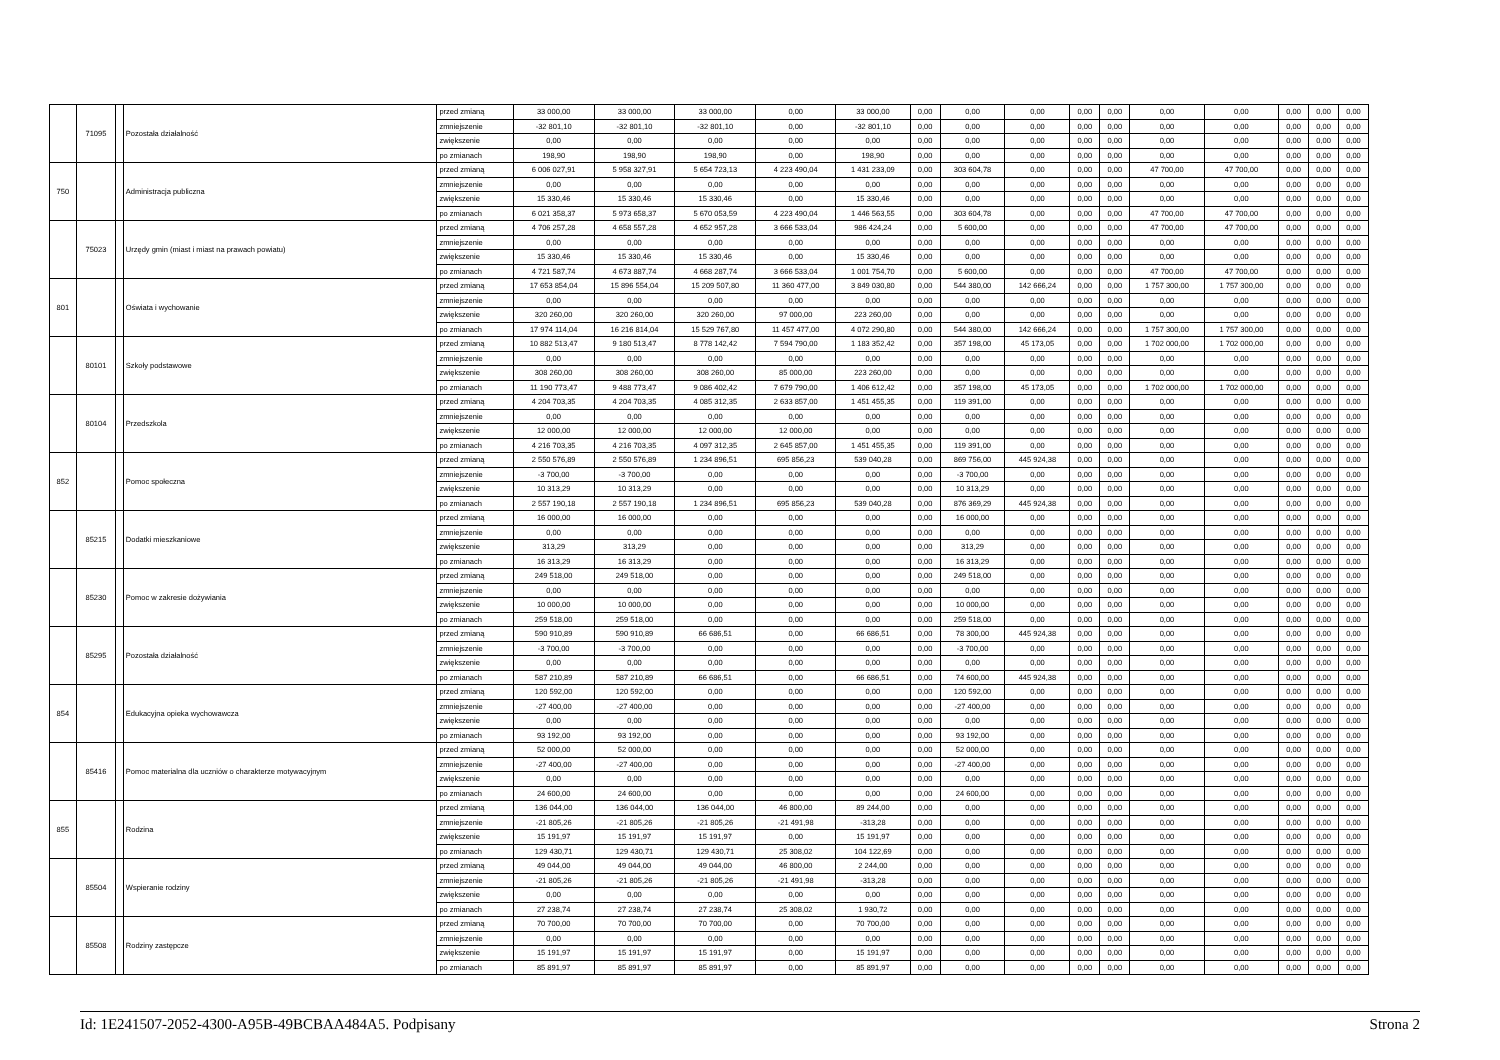| | 71095 | | Pozostała działalność | przed zmianą | 33 000,00 | 33 000,00 | 33 000,00 | 0,00 | 33 000,00 | 0,00 | 0,00 | 0,00 | 0,00 | 0,00 | 0,00 | 0,00 | 0,00 | 0,00 | 0,00 |
| | | | | zmniejszenie | -32 801,10 | -32 801,10 | -32 801,10 | 0,00 | -32 801,10 | 0,00 | 0,00 | 0,00 | 0,00 | 0,00 | 0,00 | 0,00 | 0,00 | 0,00 | 0,00 |
| | | | | zwiększenie | 0,00 | 0,00 | 0,00 | 0,00 | 0,00 | 0,00 | 0,00 | 0,00 | 0,00 | 0,00 | 0,00 | 0,00 | 0,00 | 0,00 | 0,00 |
| | | | | po zmianach | 198,90 | 198,90 | 198,90 | 0,00 | 198,90 | 0,00 | 0,00 | 0,00 | 0,00 | 0,00 | 0,00 | 0,00 | 0,00 | 0,00 | 0,00 |
| 750 | | | Administracja publiczna | przed zmianą | 6 006 027,91 | 5 958 327,91 | 5 654 723,13 | 4 223 490,04 | 1 431 233,09 | 0,00 | 303 604,78 | 0,00 | 0,00 | 0,00 | 47 700,00 | 47 700,00 | 0,00 | 0,00 | 0,00 |
| | | | | zmniejszenie | 0,00 | 0,00 | 0,00 | 0,00 | 0,00 | 0,00 | 0,00 | 0,00 | 0,00 | 0,00 | 0,00 | 0,00 | 0,00 | 0,00 | 0,00 |
| | | | | zwiększenie | 15 330,46 | 15 330,46 | 15 330,46 | 0,00 | 15 330,46 | 0,00 | 0,00 | 0,00 | 0,00 | 0,00 | 0,00 | 0,00 | 0,00 | 0,00 | 0,00 |
| | | | | po zmianach | 6 021 358,37 | 5 973 658,37 | 5 670 053,59 | 4 223 490,04 | 1 446 563,55 | 0,00 | 303 604,78 | 0,00 | 0,00 | 0,00 | 47 700,00 | 47 700,00 | 0,00 | 0,00 | 0,00 |
| | 75023 | | Urzędy gmin (miast i miast na prawach powiatu) | przed zmianą | 4 706 257,28 | 4 658 557,28 | 4 652 957,28 | 3 666 533,04 | 986 424,24 | 0,00 | 5 600,00 | 0,00 | 0,00 | 0,00 | 47 700,00 | 47 700,00 | 0,00 | 0,00 | 0,00 |
| | | | | zmniejszenie | 0,00 | 0,00 | 0,00 | 0,00 | 0,00 | 0,00 | 0,00 | 0,00 | 0,00 | 0,00 | 0,00 | 0,00 | 0,00 | 0,00 | 0,00 |
| | | | | zwiększenie | 15 330,46 | 15 330,46 | 15 330,46 | 0,00 | 15 330,46 | 0,00 | 0,00 | 0,00 | 0,00 | 0,00 | 0,00 | 0,00 | 0,00 | 0,00 | 0,00 |
| | | | | po zmianach | 4 721 587,74 | 4 673 887,74 | 4 668 287,74 | 3 666 533,04 | 1 001 754,70 | 0,00 | 5 600,00 | 0,00 | 0,00 | 0,00 | 47 700,00 | 47 700,00 | 0,00 | 0,00 | 0,00 |
| 801 | | | Oświata i wychowanie | przed zmianą | 17 653 854,04 | 15 896 554,04 | 15 209 507,80 | 11 360 477,00 | 3 849 030,80 | 0,00 | 544 380,00 | 142 666,24 | 0,00 | 0,00 | 1 757 300,00 | 1 757 300,00 | 0,00 | 0,00 | 0,00 |
| | | | | zmniejszenie | 0,00 | 0,00 | 0,00 | 0,00 | 0,00 | 0,00 | 0,00 | 0,00 | 0,00 | 0,00 | 0,00 | 0,00 | 0,00 | 0,00 | 0,00 |
| | | | | zwiększenie | 320 260,00 | 320 260,00 | 320 260,00 | 97 000,00 | 223 260,00 | 0,00 | 0,00 | 0,00 | 0,00 | 0,00 | 0,00 | 0,00 | 0,00 | 0,00 | 0,00 |
| | | | | po zmianach | 17 974 114,04 | 16 216 814,04 | 15 529 767,80 | 11 457 477,00 | 4 072 290,80 | 0,00 | 544 380,00 | 142 666,24 | 0,00 | 0,00 | 1 757 300,00 | 1 757 300,00 | 0,00 | 0,00 | 0,00 |
| | 80101 | | Szkoły podstawowe | przed zmianą | 10 882 513,47 | 9 180 513,47 | 8 778 142,42 | 7 594 790,00 | 1 183 352,42 | 0,00 | 357 198,00 | 45 173,05 | 0,00 | 0,00 | 1 702 000,00 | 1 702 000,00 | 0,00 | 0,00 | 0,00 |
| | | | | zmniejszenie | 0,00 | 0,00 | 0,00 | 0,00 | 0,00 | 0,00 | 0,00 | 0,00 | 0,00 | 0,00 | 0,00 | 0,00 | 0,00 | 0,00 | 0,00 |
| | | | | zwiększenie | 308 260,00 | 308 260,00 | 308 260,00 | 85 000,00 | 223 260,00 | 0,00 | 0,00 | 0,00 | 0,00 | 0,00 | 0,00 | 0,00 | 0,00 | 0,00 | 0,00 |
| | | | | po zmianach | 11 190 773,47 | 9 488 773,47 | 9 086 402,42 | 7 679 790,00 | 1 406 612,42 | 0,00 | 357 198,00 | 45 173,05 | 0,00 | 0,00 | 1 702 000,00 | 1 702 000,00 | 0,00 | 0,00 | 0,00 |
| | 80104 | | Przedszkola | przed zmianą | 4 204 703,35 | 4 204 703,35 | 4 085 312,35 | 2 633 857,00 | 1 451 455,35 | 0,00 | 119 391,00 | 0,00 | 0,00 | 0,00 | 0,00 | 0,00 | 0,00 | 0,00 | 0,00 |
| | | | | zmniejszenie | 0,00 | 0,00 | 0,00 | 0,00 | 0,00 | 0,00 | 0,00 | 0,00 | 0,00 | 0,00 | 0,00 | 0,00 | 0,00 | 0,00 | 0,00 |
| | | | | zwiększenie | 12 000,00 | 12 000,00 | 12 000,00 | 12 000,00 | 0,00 | 0,00 | 0,00 | 0,00 | 0,00 | 0,00 | 0,00 | 0,00 | 0,00 | 0,00 | 0,00 |
| | | | | po zmianach | 4 216 703,35 | 4 216 703,35 | 4 097 312,35 | 2 645 857,00 | 1 451 455,35 | 0,00 | 119 391,00 | 0,00 | 0,00 | 0,00 | 0,00 | 0,00 | 0,00 | 0,00 | 0,00 |
| 852 | | | Pomoc społeczna | przed zmianą | 2 550 576,89 | 2 550 576,89 | 1 234 896,51 | 695 856,23 | 539 040,28 | 0,00 | 869 756,00 | 445 924,38 | 0,00 | 0,00 | 0,00 | 0,00 | 0,00 | 0,00 | 0,00 |
| | | | | zmniejszenie | -3 700,00 | -3 700,00 | 0,00 | 0,00 | 0,00 | 0,00 | -3 700,00 | 0,00 | 0,00 | 0,00 | 0,00 | 0,00 | 0,00 | 0,00 | 0,00 |
| | | | | zwiększenie | 10 313,29 | 10 313,29 | 0,00 | 0,00 | 0,00 | 0,00 | 10 313,29 | 0,00 | 0,00 | 0,00 | 0,00 | 0,00 | 0,00 | 0,00 | 0,00 |
| | | | | po zmianach | 2 557 190,18 | 2 557 190,18 | 1 234 896,51 | 695 856,23 | 539 040,28 | 0,00 | 876 369,29 | 445 924,38 | 0,00 | 0,00 | 0,00 | 0,00 | 0,00 | 0,00 | 0,00 |
| | 85215 | | Dodatki mieszkaniowe | przed zmianą | 16 000,00 | 16 000,00 | 0,00 | 0,00 | 0,00 | 0,00 | 16 000,00 | 0,00 | 0,00 | 0,00 | 0,00 | 0,00 | 0,00 | 0,00 | 0,00 |
| | | | | zmniejszenie | 0,00 | 0,00 | 0,00 | 0,00 | 0,00 | 0,00 | 0,00 | 0,00 | 0,00 | 0,00 | 0,00 | 0,00 | 0,00 | 0,00 | 0,00 |
| | | | | zwiększenie | 313,29 | 313,29 | 0,00 | 0,00 | 0,00 | 0,00 | 313,29 | 0,00 | 0,00 | 0,00 | 0,00 | 0,00 | 0,00 | 0,00 | 0,00 |
| | | | | po zmianach | 16 313,29 | 16 313,29 | 0,00 | 0,00 | 0,00 | 0,00 | 16 313,29 | 0,00 | 0,00 | 0,00 | 0,00 | 0,00 | 0,00 | 0,00 | 0,00 |
| | 85230 | | Pomoc w zakresie dożywiania | przed zmianą | 249 518,00 | 249 518,00 | 0,00 | 0,00 | 0,00 | 0,00 | 249 518,00 | 0,00 | 0,00 | 0,00 | 0,00 | 0,00 | 0,00 | 0,00 | 0,00 |
| | | | | zmniejszenie | 0,00 | 0,00 | 0,00 | 0,00 | 0,00 | 0,00 | 0,00 | 0,00 | 0,00 | 0,00 | 0,00 | 0,00 | 0,00 | 0,00 | 0,00 |
| | | | | zwiększenie | 10 000,00 | 10 000,00 | 0,00 | 0,00 | 0,00 | 0,00 | 10 000,00 | 0,00 | 0,00 | 0,00 | 0,00 | 0,00 | 0,00 | 0,00 | 0,00 |
| | | | | po zmianach | 259 518,00 | 259 518,00 | 0,00 | 0,00 | 0,00 | 0,00 | 259 518,00 | 0,00 | 0,00 | 0,00 | 0,00 | 0,00 | 0,00 | 0,00 | 0,00 |
| | 85295 | | Pozostała działalność | przed zmianą | 590 910,89 | 590 910,89 | 66 686,51 | 0,00 | 66 686,51 | 0,00 | 78 300,00 | 445 924,38 | 0,00 | 0,00 | 0,00 | 0,00 | 0,00 | 0,00 | 0,00 |
| | | | | zmniejszenie | -3 700,00 | -3 700,00 | 0,00 | 0,00 | 0,00 | 0,00 | -3 700,00 | 0,00 | 0,00 | 0,00 | 0,00 | 0,00 | 0,00 | 0,00 | 0,00 |
| | | | | zwiększenie | 0,00 | 0,00 | 0,00 | 0,00 | 0,00 | 0,00 | 0,00 | 0,00 | 0,00 | 0,00 | 0,00 | 0,00 | 0,00 | 0,00 | 0,00 |
| | | | | po zmianach | 587 210,89 | 587 210,89 | 66 686,51 | 0,00 | 66 686,51 | 0,00 | 74 600,00 | 445 924,38 | 0,00 | 0,00 | 0,00 | 0,00 | 0,00 | 0,00 | 0,00 |
| 854 | | | Edukacyjna opieka wychowawcza | przed zmianą | 120 592,00 | 120 592,00 | 0,00 | 0,00 | 0,00 | 0,00 | 120 592,00 | 0,00 | 0,00 | 0,00 | 0,00 | 0,00 | 0,00 | 0,00 | 0,00 |
| | | | | zmniejszenie | -27 400,00 | -27 400,00 | 0,00 | 0,00 | 0,00 | 0,00 | -27 400,00 | 0,00 | 0,00 | 0,00 | 0,00 | 0,00 | 0,00 | 0,00 | 0,00 |
| | | | | zwiększenie | 0,00 | 0,00 | 0,00 | 0,00 | 0,00 | 0,00 | 0,00 | 0,00 | 0,00 | 0,00 | 0,00 | 0,00 | 0,00 | 0,00 | 0,00 |
| | | | | po zmianach | 93 192,00 | 93 192,00 | 0,00 | 0,00 | 0,00 | 0,00 | 93 192,00 | 0,00 | 0,00 | 0,00 | 0,00 | 0,00 | 0,00 | 0,00 | 0,00 |
| | 85416 | | Pomoc materialna dla uczniów o charakterze motywacyjnym | przed zmianą | 52 000,00 | 52 000,00 | 0,00 | 0,00 | 0,00 | 0,00 | 52 000,00 | 0,00 | 0,00 | 0,00 | 0,00 | 0,00 | 0,00 | 0,00 | 0,00 |
| | | | | zmniejszenie | -27 400,00 | -27 400,00 | 0,00 | 0,00 | 0,00 | 0,00 | -27 400,00 | 0,00 | 0,00 | 0,00 | 0,00 | 0,00 | 0,00 | 0,00 | 0,00 |
| | | | | zwiększenie | 0,00 | 0,00 | 0,00 | 0,00 | 0,00 | 0,00 | 0,00 | 0,00 | 0,00 | 0,00 | 0,00 | 0,00 | 0,00 | 0,00 | 0,00 |
| | | | | po zmianach | 24 600,00 | 24 600,00 | 0,00 | 0,00 | 0,00 | 0,00 | 24 600,00 | 0,00 | 0,00 | 0,00 | 0,00 | 0,00 | 0,00 | 0,00 | 0,00 |
| 855 | | | Rodzina | przed zmianą | 136 044,00 | 136 044,00 | 136 044,00 | 46 800,00 | 89 244,00 | 0,00 | 0,00 | 0,00 | 0,00 | 0,00 | 0,00 | 0,00 | 0,00 | 0,00 | 0,00 |
| | | | | zmniejszenie | -21 805,26 | -21 805,26 | -21 805,26 | -21 491,98 | -313,28 | 0,00 | 0,00 | 0,00 | 0,00 | 0,00 | 0,00 | 0,00 | 0,00 | 0,00 | 0,00 |
| | | | | zwiększenie | 15 191,97 | 15 191,97 | 15 191,97 | 0,00 | 15 191,97 | 0,00 | 0,00 | 0,00 | 0,00 | 0,00 | 0,00 | 0,00 | 0,00 | 0,00 | 0,00 |
| | | | | po zmianach | 129 430,71 | 129 430,71 | 129 430,71 | 25 308,02 | 104 122,69 | 0,00 | 0,00 | 0,00 | 0,00 | 0,00 | 0,00 | 0,00 | 0,00 | 0,00 | 0,00 |
| | 85504 | | Wspieranie rodziny | przed zmianą | 49 044,00 | 49 044,00 | 49 044,00 | 46 800,00 | 2 244,00 | 0,00 | 0,00 | 0,00 | 0,00 | 0,00 | 0,00 | 0,00 | 0,00 | 0,00 | 0,00 |
| | | | | zmniejszenie | -21 805,26 | -21 805,26 | -21 805,26 | -21 491,98 | -313,28 | 0,00 | 0,00 | 0,00 | 0,00 | 0,00 | 0,00 | 0,00 | 0,00 | 0,00 | 0,00 |
| | | | | zwiększenie | 0,00 | 0,00 | 0,00 | 0,00 | 0,00 | 0,00 | 0,00 | 0,00 | 0,00 | 0,00 | 0,00 | 0,00 | 0,00 | 0,00 | 0,00 |
| | | | | po zmianach | 27 238,74 | 27 238,74 | 27 238,74 | 25 308,02 | 1 930,72 | 0,00 | 0,00 | 0,00 | 0,00 | 0,00 | 0,00 | 0,00 | 0,00 | 0,00 | 0,00 |
| | 85508 | | Rodziny zastępcze | przed zmianą | 70 700,00 | 70 700,00 | 70 700,00 | 0,00 | 70 700,00 | 0,00 | 0,00 | 0,00 | 0,00 | 0,00 | 0,00 | 0,00 | 0,00 | 0,00 | 0,00 |
| | | | | zmniejszenie | 0,00 | 0,00 | 0,00 | 0,00 | 0,00 | 0,00 | 0,00 | 0,00 | 0,00 | 0,00 | 0,00 | 0,00 | 0,00 | 0,00 | 0,00 |
| | | | | zwiększenie | 15 191,97 | 15 191,97 | 15 191,97 | 0,00 | 15 191,97 | 0,00 | 0,00 | 0,00 | 0,00 | 0,00 | 0,00 | 0,00 | 0,00 | 0,00 | 0,00 |
| | | | | po zmianach | 85 891,97 | 85 891,97 | 85 891,97 | 0,00 | 85 891,97 | 0,00 | 0,00 | 0,00 | 0,00 | 0,00 | 0,00 | 0,00 | 0,00 | 0,00 | 0,00 |
Id: 1E241507-2052-4300-A95B-49BCBAA484A5. Podpisany Strona 2